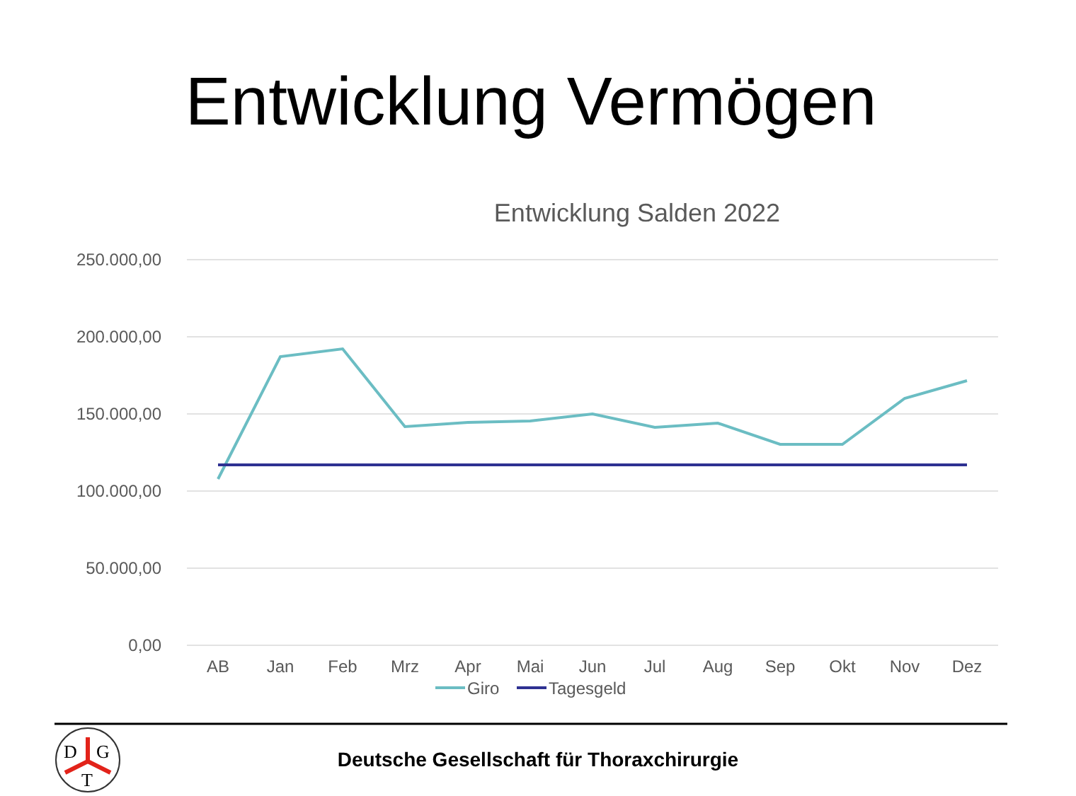Entwicklung Vermögen
Entwicklung Salden 2022
250.000,00
200.000,00
150.000,00
100.000,00
50.000,00
0,00
AB
Jan
Feb
Mrz
Apr
Mai
Jun
Jul
Aug
Sep
Okt
Nov
Dez
Giro
Tagesgeld
D
G
T
Deutsche Gesellschaft für Thoraxchirurgie